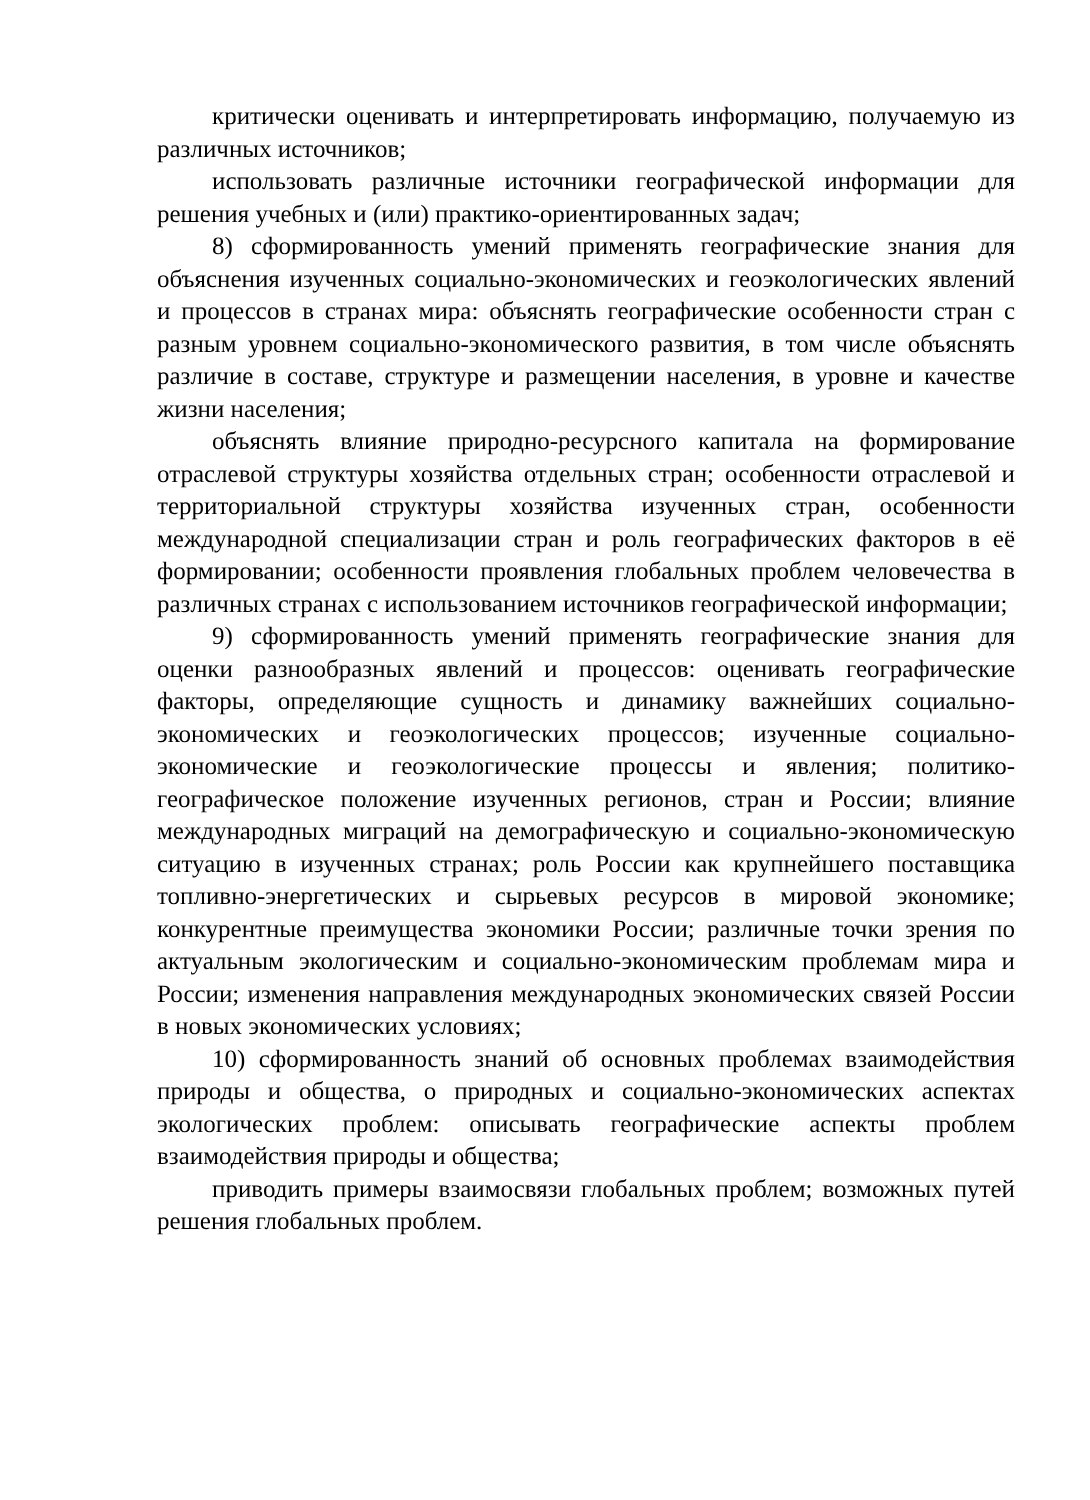критически оценивать и интерпретировать информацию, получаемую из различных источников;
использовать различные источники географической информации для решения учебных и (или) практико-ориентированных задач;
8) сформированность умений применять географические знания для объяснения изученных социально-экономических и геоэкологических явлений и процессов в странах мира: объяснять географические особенности стран с разным уровнем социально-экономического развития, в том числе объяснять различие в составе, структуре и размещении населения, в уровне и качестве жизни населения;
объяснять влияние природно-ресурсного капитала на формирование отраслевой структуры хозяйства отдельных стран; особенности отраслевой и территориальной структуры хозяйства изученных стран, особенности международной специализации стран и роль географических факторов в её формировании; особенности проявления глобальных проблем человечества в различных странах с использованием источников географической информации;
9) сформированность умений применять географические знания для оценки разнообразных явлений и процессов: оценивать географические факторы, определяющие сущность и динамику важнейших социально-экономических и геоэкологических процессов; изученные социально-экономические и геоэкологические процессы и явления; политико-географическое положение изученных регионов, стран и России; влияние международных миграций на демографическую и социально-экономическую ситуацию в изученных странах; роль России как крупнейшего поставщика топливно-энергетических и сырьевых ресурсов в мировой экономике; конкурентные преимущества экономики России; различные точки зрения по актуальным экологическим и социально-экономическим проблемам мира и России; изменения направления международных экономических связей России в новых экономических условиях;
10) сформированность знаний об основных проблемах взаимодействия природы и общества, о природных и социально-экономических аспектах экологических проблем: описывать географические аспекты проблем взаимодействия природы и общества;
приводить примеры взаимосвязи глобальных проблем; возможных путей решения глобальных проблем.